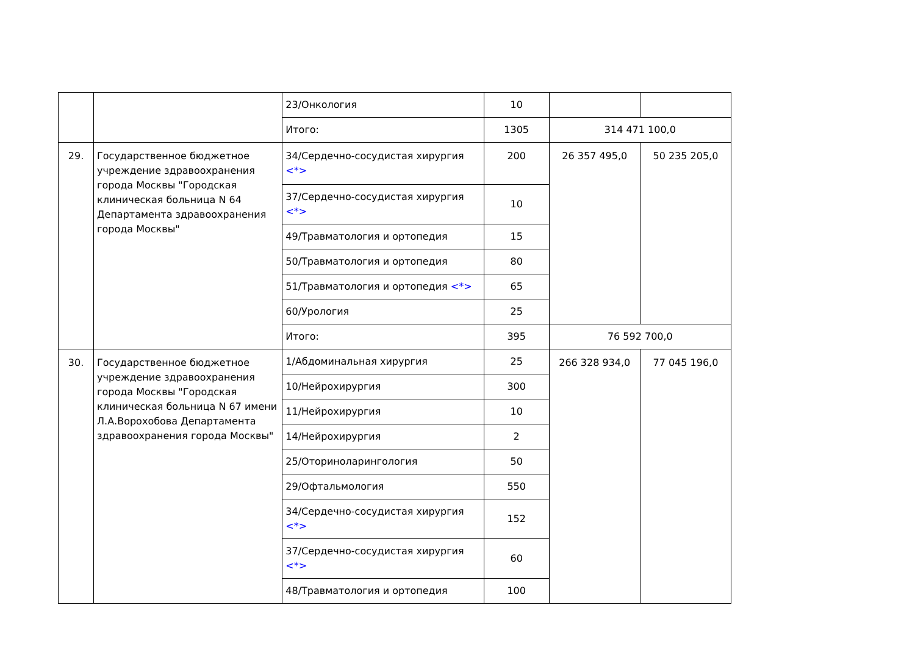| | | 23/Онкология | 10 | | |
| | | Итого: | 1305 | 314 471 100,0 | |
| 29. | Государственное бюджетное учреждение здравоохранения города Москвы "Городская клиническая больница N 64 Департамента здравоохранения города Москвы" | 34/Сердечно-сосудистая хирургия <*> | 200 | 26 357 495,0 | 50 235 205,0 |
| | | 37/Сердечно-сосудистая хирургия <*> | 10 | | |
| | | 49/Травматология и ортопедия | 15 | | |
| | | 50/Травматология и ортопедия | 80 | | |
| | | 51/Травматология и ортопедия <*> | 65 | | |
| | | 60/Урология | 25 | | |
| | | Итого: | 395 | 76 592 700,0 | |
| 30. | Государственное бюджетное учреждение здравоохранения города Москвы "Городская клиническая больница N 67 имени Л.А.Ворохобова Департамента здравоохранения города Москвы" | 1/Абдоминальная хирургия | 25 | 266 328 934,0 | 77 045 196,0 |
| | | 10/Нейрохирургия | 300 | | |
| | | 11/Нейрохирургия | 10 | | |
| | | 14/Нейрохирургия | 2 | | |
| | | 25/Оториноларингология | 50 | | |
| | | 29/Офтальмология | 550 | | |
| | | 34/Сердечно-сосудистая хирургия <*> | 152 | | |
| | | 37/Сердечно-сосудистая хирургия <*> | 60 | | |
| | | 48/Травматология и ортопедия | 100 | | |